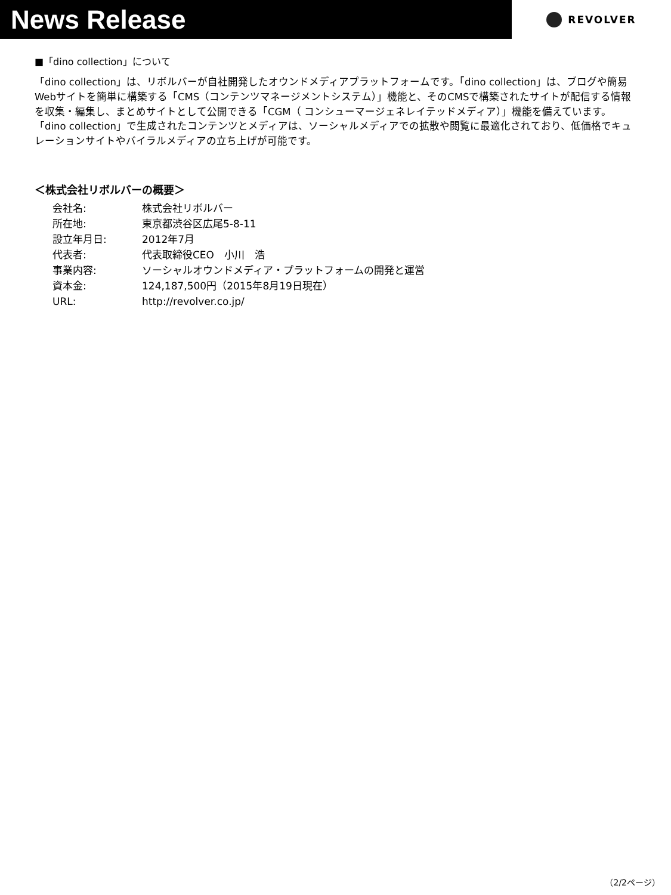News Release
REVOLVER
■「dino collection」について
「dino collection」は、リボルバーが自社開発したオウンドメディアプラットフォームです。「dino collection」は、ブログや簡易Webサイトを簡単に構築する「CMS（コンテンツマネージメントシステム）」機能と、そのCMSで構築されたサイトが配信する情報を収集・編集し、まとめサイトとして公開できる「CGM（ コンシューマージェネレイテッドメディア）」機能を備えています。「dino collection」で生成されたコンテンツとメディアは、ソーシャルメディアでの拡散や閲覧に最適化されており、低価格でキュレーションサイトやバイラルメディアの立ち上げが可能です。
＜株式会社リボルバーの概要＞
| 会社名: | 株式会社リボルバー |
| 所在地: | 東京都渋谷区広尾5-8-11 |
| 設立年月日: | 2012年7月 |
| 代表者: | 代表取締役CEO 小川 浩 |
| 事業内容: | ソーシャルオウンドメディア・プラットフォームの開発と運営 |
| 資本金: | 124,187,500円（2015年8月19日現在） |
| URL: | http://revolver.co.jp/ |
（2/2ページ）